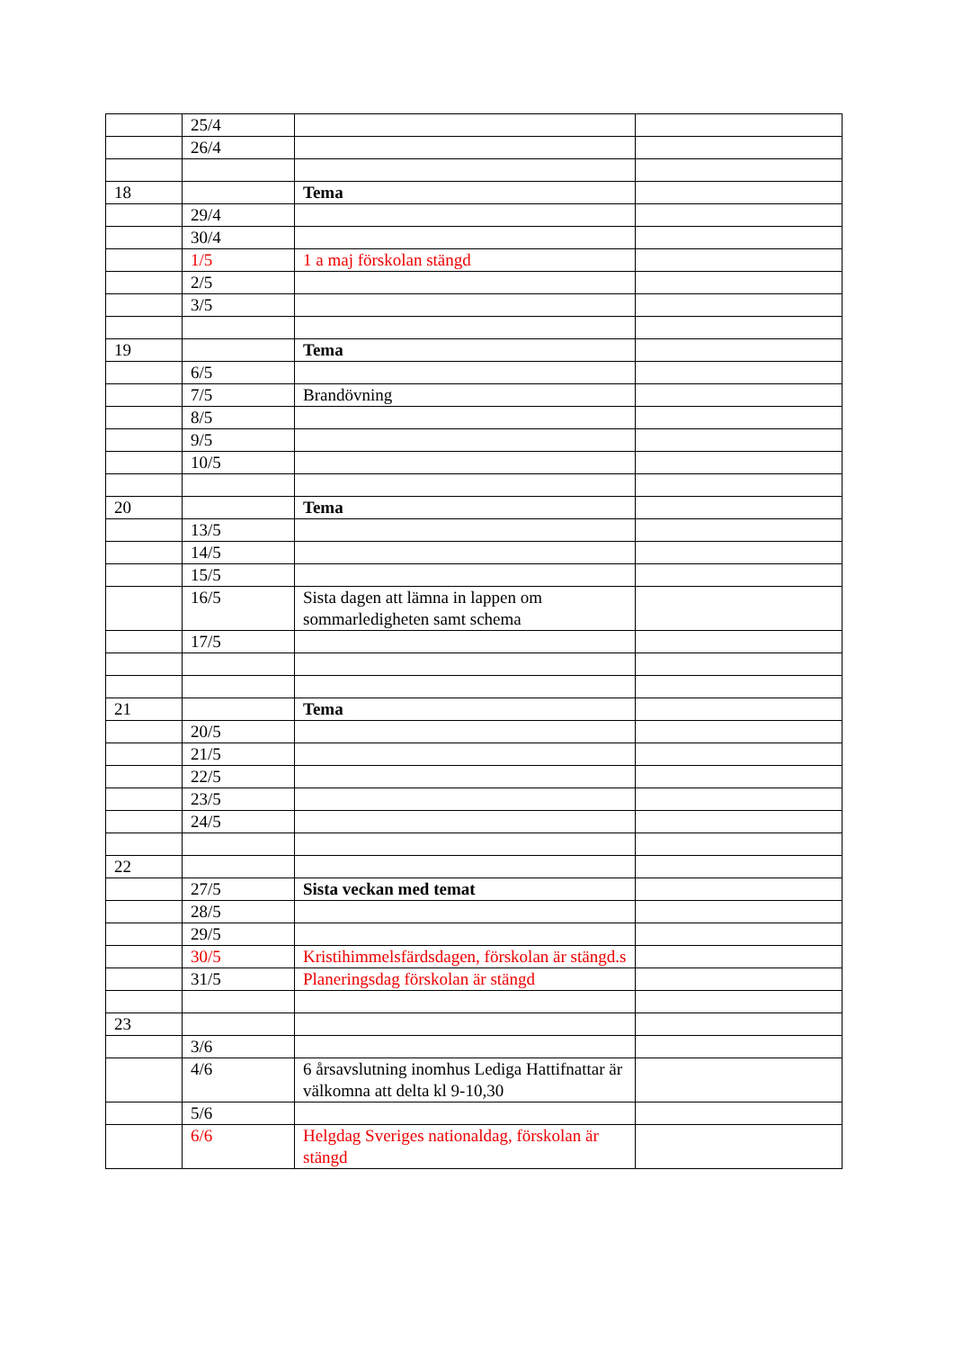| | 25/4 | | |
| | 26/4 | | |
| 18 | | Tema | |
| | 29/4 | | |
| | 30/4 | | |
| | 1/5 | 1 a maj förskolan stängd | |
| | 2/5 | | |
| | 3/5 | | |
| 19 | | Tema | |
| | 6/5 | | |
| | 7/5 | Brandövning | |
| | 8/5 | | |
| | 9/5 | | |
| | 10/5 | | |
| 20 | | Tema | |
| | 13/5 | | |
| | 14/5 | | |
| | 15/5 | | |
| | 16/5 | Sista dagen att lämna in lappen om sommarledigheten samt schema | |
| | 17/5 | | |
| 21 | | Tema | |
| | 20/5 | | |
| | 21/5 | | |
| | 22/5 | | |
| | 23/5 | | |
| | 24/5 | | |
| 22 | | | |
| | 27/5 | Sista veckan med temat | |
| | 28/5 | | |
| | 29/5 | | |
| | 30/5 | Kristihimmelsfärdsdagen, förskolan är stängd.s | |
| | 31/5 | Planeringsdag förskolan är stängd | |
| 23 | | | |
| | 3/6 | | |
| | 4/6 | 6 årsavslutning inomhus Lediga Hattifnattar är välkomna att delta kl 9-10,30 | |
| | 5/6 | | |
| | 6/6 | Helgdag Sveriges nationaldag, förskolan är stängd | |